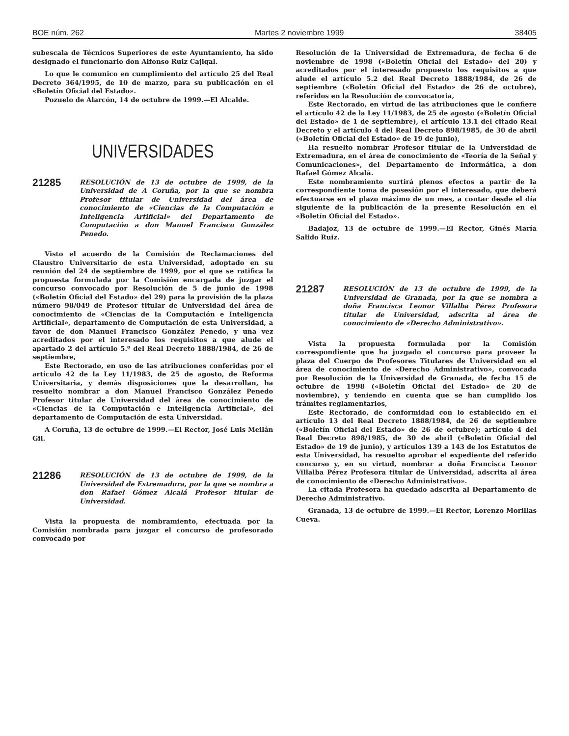BOE núm. 262 Martes 2 noviembre 1999 38405
subescala de Técnicos Superiores de este Ayuntamiento, ha sido designado el funcionario don Alfonso Ruiz Cajigal.
Lo que le comunico en cumplimiento del artículo 25 del Real Decreto 364/1995, de 10 de marzo, para su publicación en el «Boletín Oficial del Estado».
Pozuelo de Alarcón, 14 de octubre de 1999.—El Alcalde.
UNIVERSIDADES
21285
RESOLUCIÓN de 13 de octubre de 1999, de la Universidad de A Coruña, por la que se nombra Profesor titular de Universidad del área de conocimiento de «Ciencias de la Computación e Inteligencia Artificial» del Departamento de Computación a don Manuel Francisco González Penedo.
Visto el acuerdo de la Comisión de Reclamaciones del Claustro Universitario de esta Universidad, adoptado en su reunión del 24 de septiembre de 1999, por el que se ratifica la propuesta formulada por la Comisión encargada de juzgar el concurso convocado por Resolución de 5 de junio de 1998 («Boletín Oficial del Estado» del 29) para la provisión de la plaza número 98/049 de Profesor titular de Universidad del área de conocimiento de «Ciencias de la Computación e Inteligencia Artificial», departamento de Computación de esta Universidad, a favor de don Manuel Francisco González Penedo, y una vez acreditados por el interesado los requisitos a que alude el apartado 2 del artículo 5.º del Real Decreto 1888/1984, de 26 de septiembre,
Este Rectorado, en uso de las atribuciones conferidas por el artículo 42 de la Ley 11/1983, de 25 de agosto, de Reforma Universitaria, y demás disposiciones que la desarrollan, ha resuelto nombrar a don Manuel Francisco González Penedo Profesor titular de Universidad del área de conocimiento de «Ciencias de la Computación e Inteligencia Artificial», del departamento de Computación de esta Universidad.
A Coruña, 13 de octubre de 1999.—El Rector, José Luis Meilán Gil.
21286
RESOLUCIÓN de 13 de octubre de 1999, de la Universidad de Extremadura, por la que se nombra a don Rafael Gómez Alcalá Profesor titular de Universidad.
Vista la propuesta de nombramiento, efectuada por la Comisión nombrada para juzgar el concurso de profesorado convocado por
Resolución de la Universidad de Extremadura, de fecha 6 de noviembre de 1998 («Boletín Oficial del Estado» del 20) y acreditados por el interesado propuesto los requisitos a que alude el artículo 5.2 del Real Decreto 1888/1984, de 26 de septiembre («Boletín Oficial del Estado» de 26 de octubre), referidos en la Resolución de convocatoria,
Este Rectorado, en virtud de las atribuciones que le confiere el artículo 42 de la Ley 11/1983, de 25 de agosto («Boletín Oficial del Estado» de 1 de septiembre), el artículo 13.1 del citado Real Decreto y el artículo 4 del Real Decreto 898/1985, de 30 de abril («Boletín Oficial del Estado» de 19 de junio),
Ha resuelto nombrar Profesor titular de la Universidad de Extremadura, en el área de conocimiento de «Teoría de la Señal y Comunicaciones», del Departamento de Informática, a don Rafael Gómez Alcalá.
Este nombramiento surtirá plenos efectos a partir de la correspondiente toma de posesión por el interesado, que deberá efectuarse en el plazo máximo de un mes, a contar desde el día siguiente de la publicación de la presente Resolución en el «Boletín Oficial del Estado».
Badajoz, 13 de octubre de 1999.—El Rector, Ginés María Salido Ruiz.
21287
RESOLUCIÓN de 13 de octubre de 1999, de la Universidad de Granada, por la que se nombra a doña Francisca Leonor Villalba Pérez Profesora titular de Universidad, adscrita al área de conocimiento de «Derecho Administrativo».
Vista la propuesta formulada por la Comisión correspondiente que ha juzgado el concurso para proveer la plaza del Cuerpo de Profesores Titulares de Universidad en el área de conocimiento de «Derecho Administrativo», convocada por Resolución de la Universidad de Granada, de fecha 15 de octubre de 1998 («Boletín Oficial del Estado» de 20 de noviembre), y teniendo en cuenta que se han cumplido los trámites reglamentarios,
Este Rectorado, de conformidad con lo establecido en el artículo 13 del Real Decreto 1888/1984, de 26 de septiembre («Boletín Oficial del Estado» de 26 de octubre); artículo 4 del Real Decreto 898/1985, de 30 de abril («Boletín Oficial del Estado» de 19 de junio), y artículos 139 a 143 de los Estatutos de esta Universidad, ha resuelto aprobar el expediente del referido concurso y, en su virtud, nombrar a doña Francisca Leonor Villalba Pérez Profesora titular de Universidad, adscrita al área de conocimiento de «Derecho Administrativo».
La citada Profesora ha quedado adscrita al Departamento de Derecho Administrativo.
Granada, 13 de octubre de 1999.—El Rector, Lorenzo Morillas Cueva.